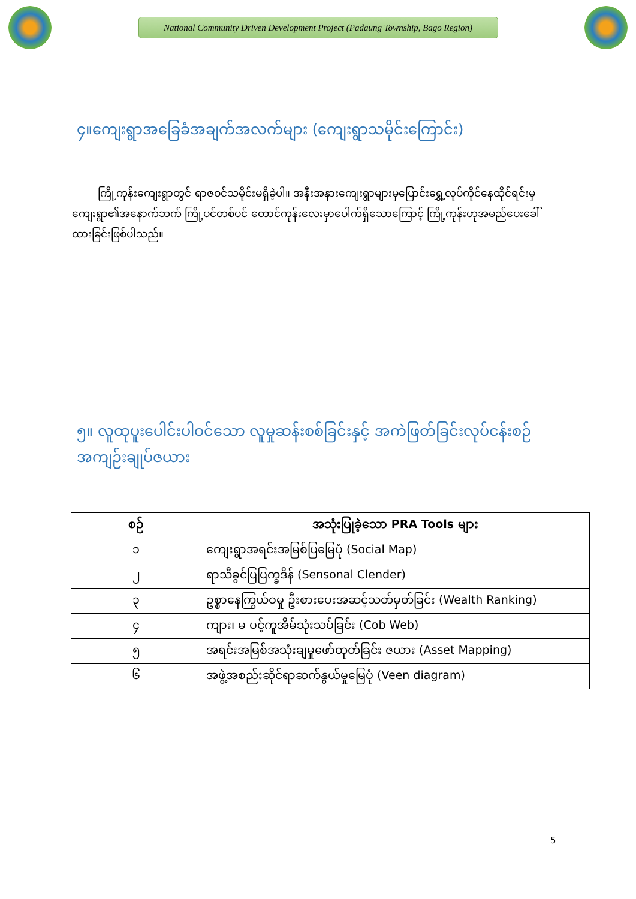National Community Driven Development Project (Padaung Township, Bago Region)
၄။ကျေးရွာအခြေခံအချက်အလက်များ (ကျေးရွာသမိုင်းကြောင်း)
ကြို့ကုန်းကျေးရွာတွင် ရာဇဝင်သမိုင်းမရှိခဲ့ပါ။ အနီးအနားကျေးရွာများမှပြောင်းရွှေ့လုပ်ကိုင်နေထိုင်ရင်းမှ ကျေးရွာ၏အနောက်ဘက် ကြို့ပင်တစ်ပင် တောင်ကုန်းလေးမှာပေါက်ရှိသောကြောင့် ကြို့ကုန်းဟုအမည်ပေးခေါ်ထားခြင်းဖြစ်ပါသည်။
၅။ လူထုပူးပေါင်းပါဝင်သော လူမှုဆန်းစစ်ခြင်းနှင့် အကဲဖြတ်ခြင်းလုပ်ငန်းစဉ်
အကျဉ်းချုပ်ဇယား
| စဉ် | အသုံးပြုခဲ့သော PRA Tools များ |
| --- | --- |
| ၁ | ကျေးရွာအရင်းအမြစ်ပြမြေပုံ (Social Map) |
| ၂ | ရာသီခွင်ပြပြက္ခဒိန် (Sensonal Clender) |
| ၃ | ဥစ္စာနေကြွယ်ဝမှု ဦးစားပေးအဆင့်သတ်မှတ်ခြင်း (Wealth Ranking) |
| ၄ | ကျား၊ မ ပင့်ကူအိမ်သုံးသပ်ခြင်း (Cob Web) |
| ၅ | အရင်းအမြစ်အသုံးချမှုဖော်ထုတ်ခြင်း ဇယား (Asset Mapping) |
| ၆ | အဖွဲ့အစည်းဆိုင်ရာဆက်နွယ်မှုမြေပုံ (Veen diagram) |
5